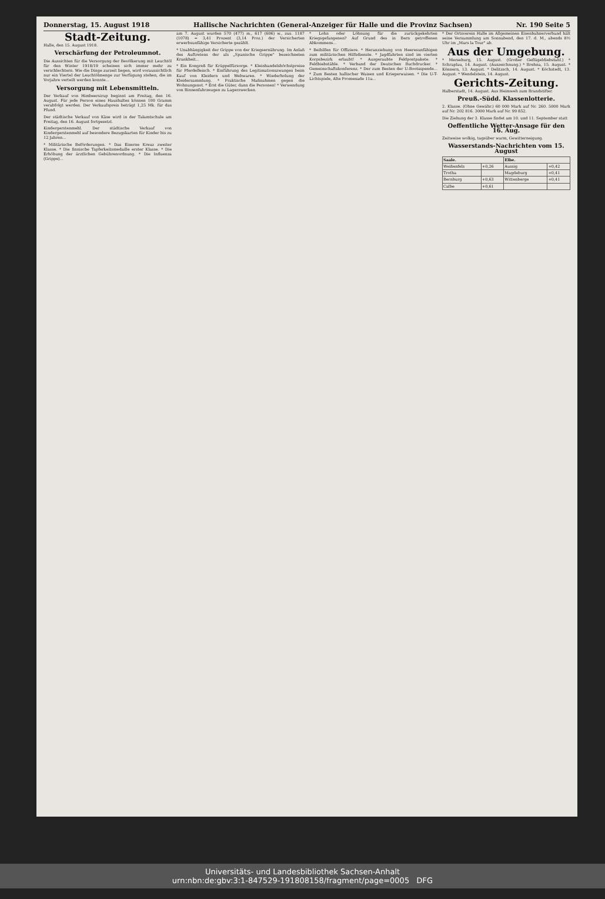Donnerstag, 15. August 1918 Hallische Nachrichten (General-Anzeiger für Halle und die Provinz Sachsen) Nr. 190 Seite 5
Stadt-Zeitung.
Halle, den 15. August 1918.
Verschärfung der Petroleumnot.
Die Aussichten für die Versorgung der Bevölkerung mit Leuchtöl für den Winter 1918/19 scheinen sich immer mehr zu verschlechtern. Wie die Dinge zurzeit liegen, wird voraussichtlich nur ein Viertel der Leuchtölmenge zur Verfügung stehen, die im Vorjahre verteilt werden konnte...
Versorgung mit Lebensmitteln.
Der Verkauf von Himbeersirup beginnt am Freitag, den 16. August. Für jede Person eines Haushaltes können 100 Gramm verabfolgt werden. Der Verkaufspreis beträgt 1,25 Mk. für das Pfund.
Der städtische Verkauf von Käse wird in der Talamtschule am Freitag, den 16. August fortgesetzt.
Kindergerstenmehl. Der städtische Verkauf von Kindergerstenmehl auf besondere Bezugskarten für Kinder bis zu 12 Jahren...
* Militärische Beförderungen. * Das Eiserne Kreuz zweiter Klasse. * Die finnische Tapferkeitsmedaille erster Klasse. * Die Erhöhung der ärztlichen Gebührenordnung. * Die Influenza (Grippe)...
am 7. August wurden 570 (477) m., 617 (606) w., zus. 1187 (1078) = 3,41 Prozent (3,14 Proz.) der Versicherten erwerbsunfähige Versicherte gezählt.
* Unabhängigkeit der Grippe von der Kriegsernährung. Im Anlaß des Auftretens der als „Spanische Grippe" bezeichneten Krankheit...
* Ein Kongreß für Krüppelfürsorge. * Kleinhandelshöchstpreise für Pferdefleisch. * Einführung des Legitimationszwanges beim Kauf von Kleidern und Webwaren. * Wiederholung der Kleidersammlung. * Praktische Maßnahmen gegen die Wohnungsnot. * Erst die Güter, dann die Personen! * Verwendung von Binnenfahrzeugen zu Lagerzwecken.
* Lohn oder Löhnung für die zurückgekehrten Kriegsgefangenen? Auf Grund des in Bern getroffenen Abkommens...
* Beihilfen für Offiziere. * Heranziehung von Heeresunfähigen zum militärischen Hilfsdienste. * Jagdfahrten sind im vierten Korpsbezirk erlaubt! * Ausgeraubte Feldpostpakete. * Feldbiebstähle. * Verband der Deutschen Buchdrucker. * Gemeinschaftskonferenz. * Der zum Besten der U-Bootsspende... * Zum Besten hallischer Waisen und Kriegerwaisen. * Die U-T-Lichtspiele, Alte Promenade 11a...
* Der Ortsverein Halle im Allgemeinen Eisenbahnerverband hält seine Versammlung am Sonnabend, den 17. d. M., abends 8½ Uhr im „Mars la Tour" ab.
Aus der Umgebung.
* Merseburg, 15. August. (Großer Geflügeldiebstahl.) * Schraplau, 14. August. (Auszeichnung.) * Brehna, 15. August. * Könnern, 13. August. * Delitzsch, 14. August. * Köchstedt, 13. August. * Wendelstein, 14. August.
Gerichts-Zeitung.
Halberstadt, 14. August. Aus Heimweh zum Brandstifter.
Preuß.-Südd. Klassenlotterie.
2. Klasse. (Ohne Gewähr.) 60 000 Mark auf Nr. 260. 5000 Mark auf Nr. 202 816. 3000 Mark auf Nr. 99 852.
Die Ziehung der 3. Klasse findet am 10. und 11. September statt
Oeffentliche Wetter-Ansage für den 16. Aug.
Zeitweise wolkig, tagsüber warm, Gewitterneigung.
Wasserstands-Nachrichten vom 15. August
| Saale. | | Elbe. | |
| --- | --- | --- | --- |
| Weißenfels | +0,26 | Aussig | +0,42 |
| Trotha | | Magdeburg | +0,41 |
| Bernburg | +0,63 | Wittenberge | +0,41 |
| Calbe | +0,61 | | |
Universitäts- und Landesbibliothek Sachsen-Anhalt
urn:nbn:de:gbv:3:1-847529-191808158/fragment/page=0005 DFG